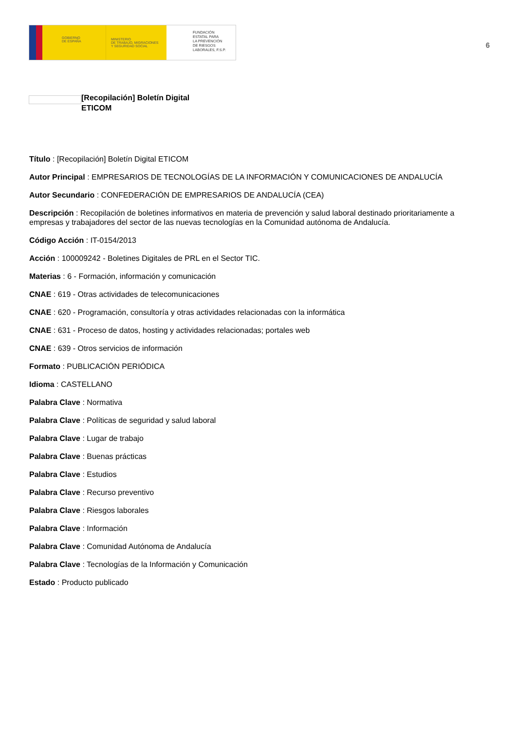GOBIERNO
DE ESPAÑA
MINISTERIO
DE TRABAJO, MIGRACIONES
Y SEGURIDAD SOCIAL
FUNDACIÓN
ESTATAL PARA
LA PREVENCIÓN
DE RIESGOS
LABORALES, F.S.P.
6
[Recopilación] Boletín Digital ETICOM
Título : [Recopilación] Boletín Digital ETICOM
Autor Principal : EMPRESARIOS DE TECNOLOGÍAS DE LA INFORMACIÓN Y COMUNICACIONES DE ANDALUCÍA
Autor Secundario : CONFEDERACIÓN DE EMPRESARIOS DE ANDALUCÍA (CEA)
Descripción : Recopilación de boletines informativos en materia de prevención y salud laboral destinado prioritariamente a empresas y trabajadores del sector de las nuevas tecnologías en la Comunidad autónoma de Andalucía.
Código Acción : IT-0154/2013
Acción : 100009242 - Boletines Digitales de PRL en el Sector TIC.
Materias : 6 - Formación, información y comunicación
CNAE : 619 - Otras actividades de telecomunicaciones
CNAE : 620 - Programación, consultoría y otras actividades relacionadas con la informática
CNAE : 631 - Proceso de datos, hosting y actividades relacionadas; portales web
CNAE : 639 - Otros servicios de información
Formato : PUBLICACIÓN PERIÓDICA
Idioma : CASTELLANO
Palabra Clave : Normativa
Palabra Clave : Políticas de seguridad y salud laboral
Palabra Clave : Lugar de trabajo
Palabra Clave : Buenas prácticas
Palabra Clave : Estudios
Palabra Clave : Recurso preventivo
Palabra Clave : Riesgos laborales
Palabra Clave : Información
Palabra Clave : Comunidad Autónoma de Andalucía
Palabra Clave : Tecnologías de la Información y Comunicación
Estado : Producto publicado